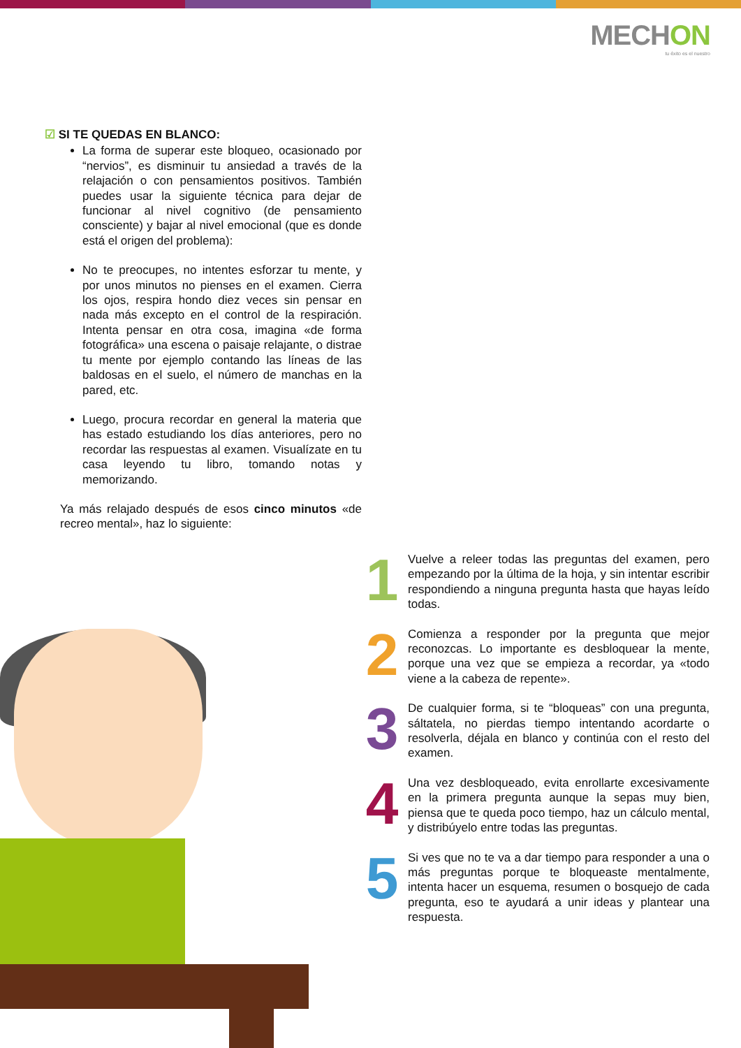MECHON
tu éxito es el nuestro
☑ SI TE QUEDAS EN BLANCO:
La forma de superar este bloqueo, ocasionado por “nervios”, es disminuir tu ansiedad a través de la relajación o con pensamientos positivos. También puedes usar la siguiente técnica para dejar de funcionar al nivel cognitivo (de pensamiento consciente) y bajar al nivel emocional (que es donde está el origen del problema):
No te preocupes, no intentes esforzar tu mente, y por unos minutos no pienses en el examen. Cierra los ojos, respira hondo diez veces sin pensar en nada más excepto en el control de la respiración. Intenta pensar en otra cosa, imagina «de forma fotográfica» una escena o paisaje relajante, o distrae tu mente por ejemplo contando las líneas de las baldosas en el suelo, el número de manchas en la pared, etc.
Luego, procura recordar en general la materia que has estado estudiando los días anteriores, pero no recordar las respuestas al examen. Visualízate en tu casa leyendo tu libro, tomando notas y memorizando.
Ya más relajado después de esos cinco minutos «de recreo mental», haz lo siguiente:
1
Vuelve a releer todas las preguntas del examen, pero empezando por la última de la hoja, y sin intentar escribir respondiendo a ninguna pregunta hasta que hayas leído todas.
2
Comienza a responder por la pregunta que mejor reconozcas. Lo importante es desbloquear la mente, porque una vez que se empieza a recordar, ya «todo viene a la cabeza de repente».
3
De cualquier forma, si te “bloqueas” con una pregunta, sáltatela, no pierdas tiempo intentando acordarte o resolverla, déjala en blanco y continúa con el resto del examen.
4
Una vez desbloqueado, evita enrollarte excesivamente en la primera pregunta aunque la sepas muy bien, piensa que te queda poco tiempo, haz un cálculo mental, y distribúyelo entre todas las preguntas.
5
Si ves que no te va a dar tiempo para responder a una o más preguntas porque te bloqueaste mentalmente, intenta hacer un esquema, resumen o bosquejo de cada pregunta, eso te ayudará a unir ideas y plantear una respuesta.